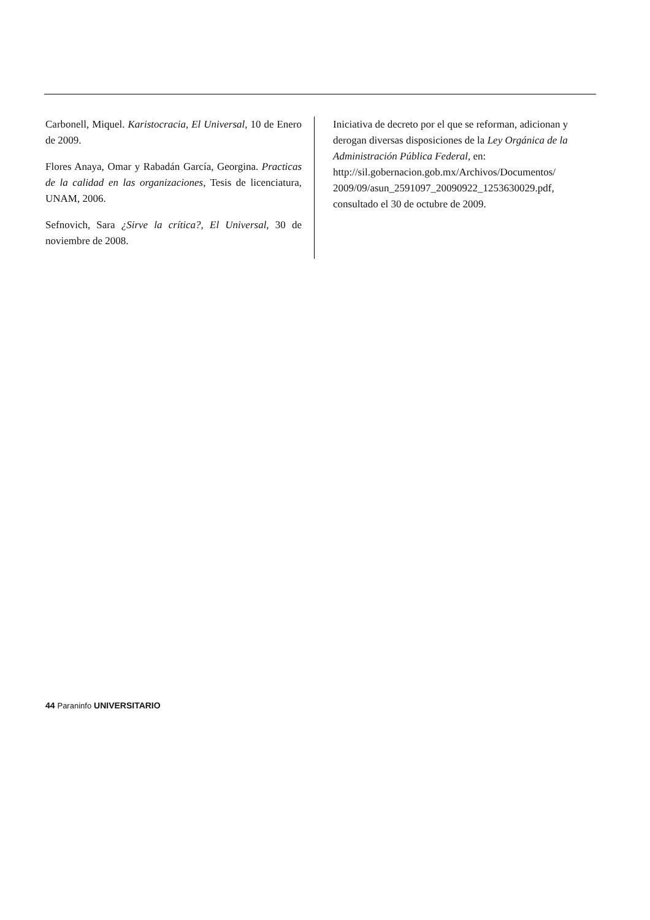Carbonell, Miquel. Karistocracia, El Universal, 10 de Enero de 2009.
Flores Anaya, Omar y Rabadán García, Georgina. Practicas de la calidad en las organizaciones, Tesis de licenciatura, UNAM, 2006.
Sefnovich, Sara ¿Sirve la crítica?, El Universal, 30 de noviembre de 2008.
Iniciativa de decreto por el que se reforman, adicionan y derogan diversas disposiciones de la Ley Orgánica de la Administración Pública Federal, en: http://sil.gobernacion.gob.mx/Archivos/Documentos/ 2009/09/asun_2591097_20090922_1253630029.pdf, consultado el 30 de octubre de 2009.
44 Paraninfo UNIVERSITARIO